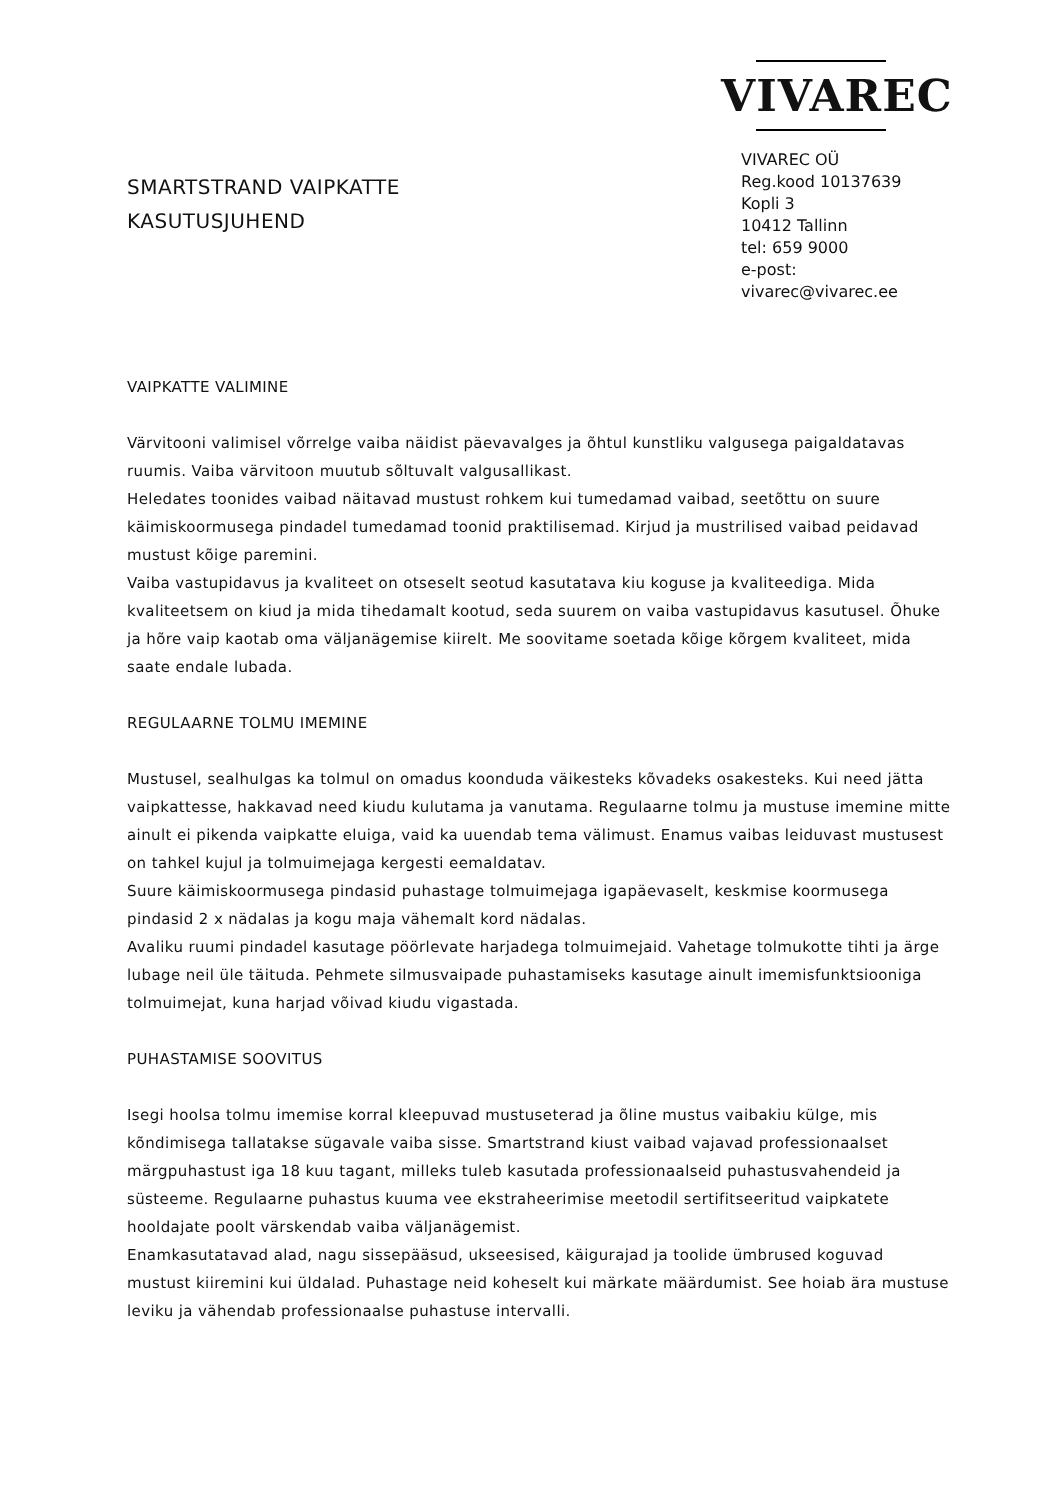SMARTSTRAND VAIPKATTE
KASUTUSJUHEND
VIVAREC
VIVAREC OÜ
Reg.kood 10137639
Kopli 3
10412 Tallinn
tel: 659 9000
e-post: vivarec@vivarec.ee
VAIPKATTE VALIMINE
Värvitooni valimisel võrrelge vaiba näidist päevavalges ja õhtul kunstliku valgusega paigaldatavas ruumis. Vaiba värvitoon muutub sõltuvalt valgusallikast.
Heledates toonides vaibad näitavad mustust rohkem kui tumedamad vaibad, seetõttu on suure käimiskoormusega pindadel tumedamad toonid praktilisemad. Kirjud ja mustrilised vaibad peidavad mustust kõige paremini.
Vaiba vastupidavus ja kvaliteet on otseselt seotud kasutatava kiu koguse ja kvaliteediga. Mida kvaliteetsem on kiud ja mida tihedamalt kootud, seda suurem on vaiba vastupidavus kasutusel. Õhuke ja hõre vaip kaotab oma väljanägemise kiirelt. Me soovitame soetada kõige kõrgem kvaliteet, mida saate endale lubada.
REGULAARNE TOLMU IMEMINE
Mustusel, sealhulgas ka tolmul on omadus koonduda väikesteks kõvadeks osakesteks. Kui need jätta vaipkattesse, hakkavad need kiudu kulutama ja vanutama. Regulaarne tolmu ja mustuse imemine mitte ainult ei pikenda vaipkatte eluiga, vaid ka uuendab tema välimust. Enamus vaibas leiduvast mustusest on tahkel kujul ja tolmuimejaga kergesti eemaldatav.
Suure käimiskoormusega pindasid puhastage tolmuimejaga igapäevaselt, keskmise koormusega pindasid 2 x nädalas ja kogu maja vähemalt kord nädalas.
Avaliku ruumi pindadel kasutage pöörlevate harjadega tolmuimejaid. Vahetage tolmukotte tihti ja ärge lubage neil üle täituda. Pehmete silmusvaipade puhastamiseks kasutage ainult imemisfunktsiooniga tolmuimejat, kuna harjad võivad kiudu vigastada.
PUHASTAMISE SOOVITUS
Isegi hoolsa tolmu imemise korral kleepuvad mustuseterad ja õline mustus vaibakiu külge, mis kõndimisega tallatakse sügavale vaiba sisse. Smartstrand kiust vaibad vajavad professionaalset märgpuhastust iga 18 kuu tagant, milleks tuleb kasutada professionaalseid puhastusvahendeid ja süsteeme. Regulaarne puhastus kuuma vee ekstraheerimise meetodil sertifitseeritud vaipkatete hooldajate poolt värskendab vaiba väljanägemist.
Enamkasutatavad alad, nagu sissepääsud, ukseesised, käigurajad ja toolide ümbrused koguvad mustust kiiremini kui üldalad. Puhastage neid koheselt kui märkate määrdumist. See hoiab ära mustuse leviku ja vähendab professionaalse puhastuse intervalli.